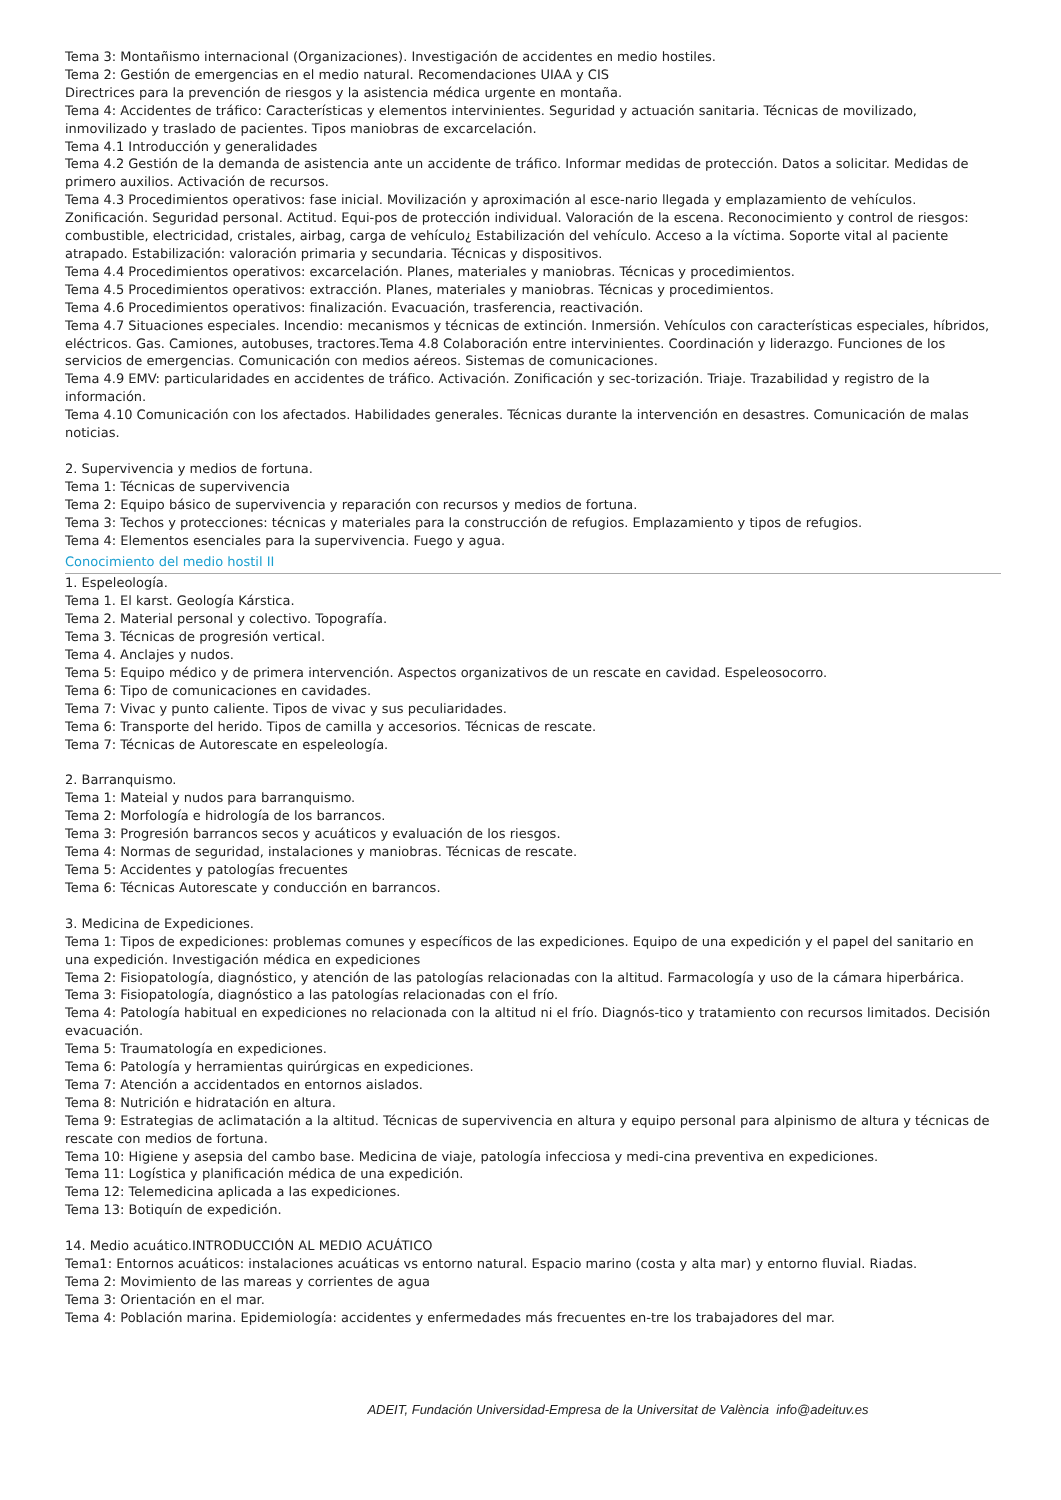Tema 3: Montañismo internacional (Organizaciones). Investigación de accidentes en medio hostiles.
Tema 2: Gestión de emergencias en el medio natural. Recomendaciones UIAA y CIS
Directrices para la prevención de riesgos y la asistencia médica urgente en montaña.
Tema 4: Accidentes de tráfico: Características y elementos intervinientes. Seguridad y actuación sanitaria. Técnicas de movilizado, inmovilizado y traslado de pacientes. Tipos maniobras de excarcelación.
Tema 4.1 Introducción y generalidades
Tema 4.2 Gestión de la demanda de asistencia ante un accidente de tráfico. Informar medidas de protección. Datos a solicitar. Medidas de primero auxilios. Activación de recursos.
Tema 4.3 Procedimientos operativos: fase inicial. Movilización y aproximación al esce-nario llegada y emplazamiento de vehículos. Zonificación. Seguridad personal. Actitud. Equi-pos de protección individual. Valoración de la escena. Reconocimiento y control de riesgos: combustible, electricidad, cristales, airbag, carga de vehículo¿ Estabilización del vehículo. Acceso a la víctima. Soporte vital al paciente atrapado. Estabilización: valoración primaria y secundaria. Técnicas y dispositivos.
Tema 4.4 Procedimientos operativos: excarcelación. Planes, materiales y maniobras. Técnicas y procedimientos.
Tema 4.5 Procedimientos operativos: extracción. Planes, materiales y maniobras. Técnicas y procedimientos.
Tema 4.6 Procedimientos operativos: finalización. Evacuación, trasferencia, reactivación.
Tema 4.7 Situaciones especiales. Incendio: mecanismos y técnicas de extinción. Inmersión. Vehículos con características especiales, híbridos, eléctricos. Gas. Camiones, autobuses, tractores.Tema 4.8 Colaboración entre intervinientes. Coordinación y liderazgo. Funciones de los servicios de emergencias. Comunicación con medios aéreos. Sistemas de comunicaciones.
Tema 4.9 EMV: particularidades en accidentes de tráfico. Activación. Zonificación y sec-torización. Triaje. Trazabilidad y registro de la información.
Tema 4.10 Comunicación con los afectados. Habilidades generales. Técnicas durante la intervención en desastres. Comunicación de malas noticias.
2. Supervivencia y medios de fortuna.
Tema 1: Técnicas de supervivencia
Tema 2: Equipo básico de supervivencia y reparación con recursos y medios de fortuna.
Tema 3: Techos y protecciones: técnicas y materiales para la construcción de refugios. Emplazamiento y tipos de refugios.
Tema 4: Elementos esenciales para la supervivencia. Fuego y agua.
Conocimiento del medio hostil II
1. Espeleología.
Tema 1. El karst. Geología Kárstica.
Tema 2. Material personal y colectivo. Topografía.
Tema 3. Técnicas de progresión vertical.
Tema 4. Anclajes y nudos.
Tema 5: Equipo médico y de primera intervención. Aspectos organizativos de un rescate en cavidad. Espeleosocorro.
Tema 6: Tipo de comunicaciones en cavidades.
Tema 7: Vivac y punto caliente. Tipos de vivac y sus peculiaridades.
Tema 6: Transporte del herido. Tipos de camilla y accesorios. Técnicas de rescate.
Tema 7: Técnicas de Autorescate en espeleología.
2. Barranquismo.
Tema 1: Mateial y nudos para barranquismo.
Tema 2: Morfología e hidrología de los barrancos.
Tema 3: Progresión barrancos secos y acuáticos y evaluación de los riesgos.
Tema 4: Normas de seguridad, instalaciones y maniobras. Técnicas de rescate.
Tema 5: Accidentes y patologías frecuentes
Tema 6: Técnicas Autorescate y conducción en barrancos.
3. Medicina de Expediciones.
Tema 1: Tipos de expediciones: problemas comunes y específicos de las expediciones. Equipo de una expedición y el papel del sanitario en una expedición. Investigación médica en expediciones
Tema 2: Fisiopatología, diagnóstico, y atención de las patologías relacionadas con la altitud. Farmacología y uso de la cámara hiperbárica.
Tema 3: Fisiopatología, diagnóstico a las patologías relacionadas con el frío.
Tema 4: Patología habitual en expediciones no relacionada con la altitud ni el frío. Diagnós-tico y tratamiento con recursos limitados. Decisión evacuación.
Tema 5: Traumatología en expediciones.
Tema 6: Patología y herramientas quirúrgicas en expediciones.
Tema 7: Atención a accidentados en entornos aislados.
Tema 8: Nutrición e hidratación en altura.
Tema 9: Estrategias de aclimatación a la altitud. Técnicas de supervivencia en altura y equipo personal para alpinismo de altura y técnicas de rescate con medios de fortuna.
Tema 10: Higiene y asepsia del cambo base. Medicina de viaje, patología infecciosa y medi-cina preventiva en expediciones.
Tema 11: Logística y planificación médica de una expedición.
Tema 12: Telemedicina aplicada a las expediciones.
Tema 13: Botiquín de expedición.
14. Medio acuático.INTRODUCCIÓN AL MEDIO ACUÁTICO
Tema1: Entornos acuáticos: instalaciones acuáticas vs entorno natural. Espacio marino (costa y alta mar) y entorno fluvial. Riadas.
Tema 2: Movimiento de las mareas y corrientes de agua
Tema 3: Orientación en el mar.
Tema 4: Población marina. Epidemiología: accidentes y enfermedades más frecuentes en-tre los trabajadores del mar.
ADEIT, Fundación Universidad-Empresa de la Universitat de València info@adeituv.es